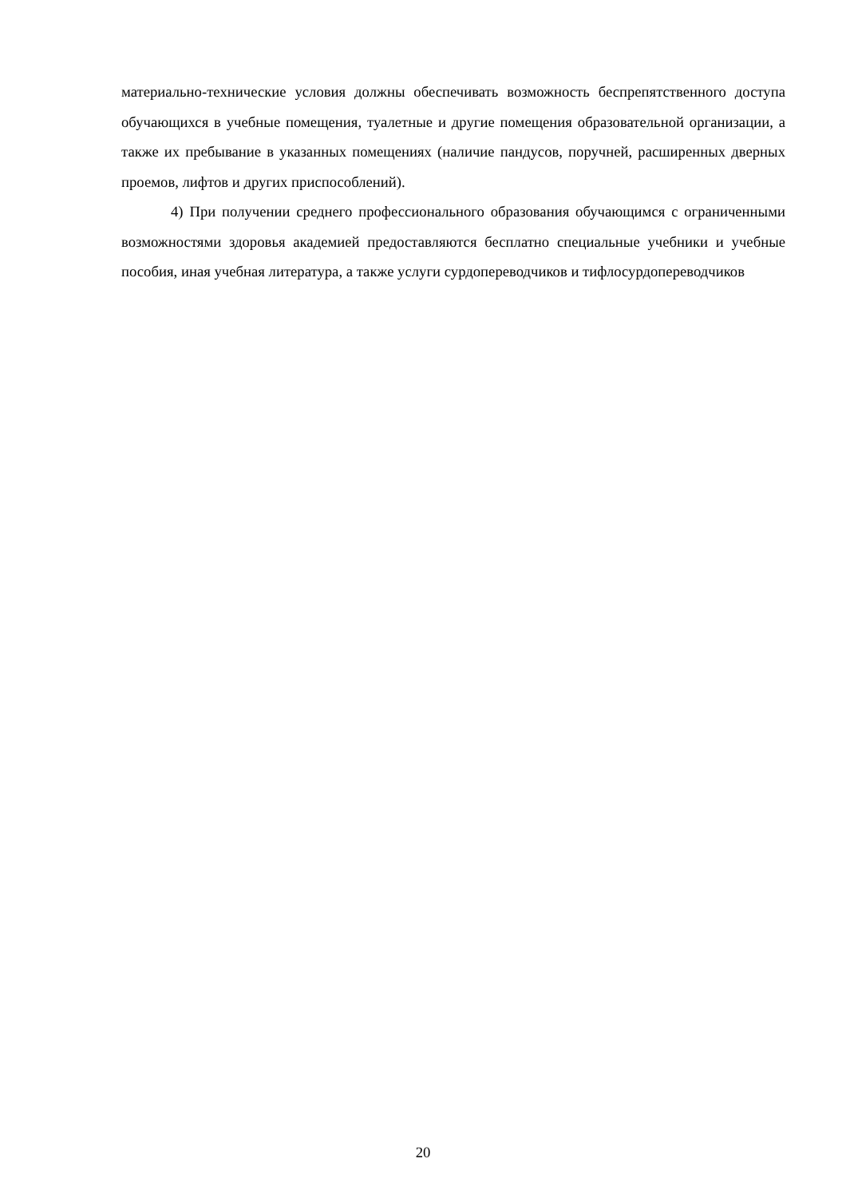материально-технические условия должны обеспечивать возможность беспрепятственного доступа обучающихся в учебные помещения, туалетные и другие помещения образовательной организации, а также их пребывание в указанных помещениях (наличие пандусов, поручней, расширенных дверных проемов, лифтов и других приспособлений).
4) При получении среднего профессионального образования обучающимся с ограниченными возможностями здоровья академией предоставляются бесплатно специальные учебники и учебные пособия, иная учебная литература, а также услуги сурдопереводчиков и тифлосурдопереводчиков
20